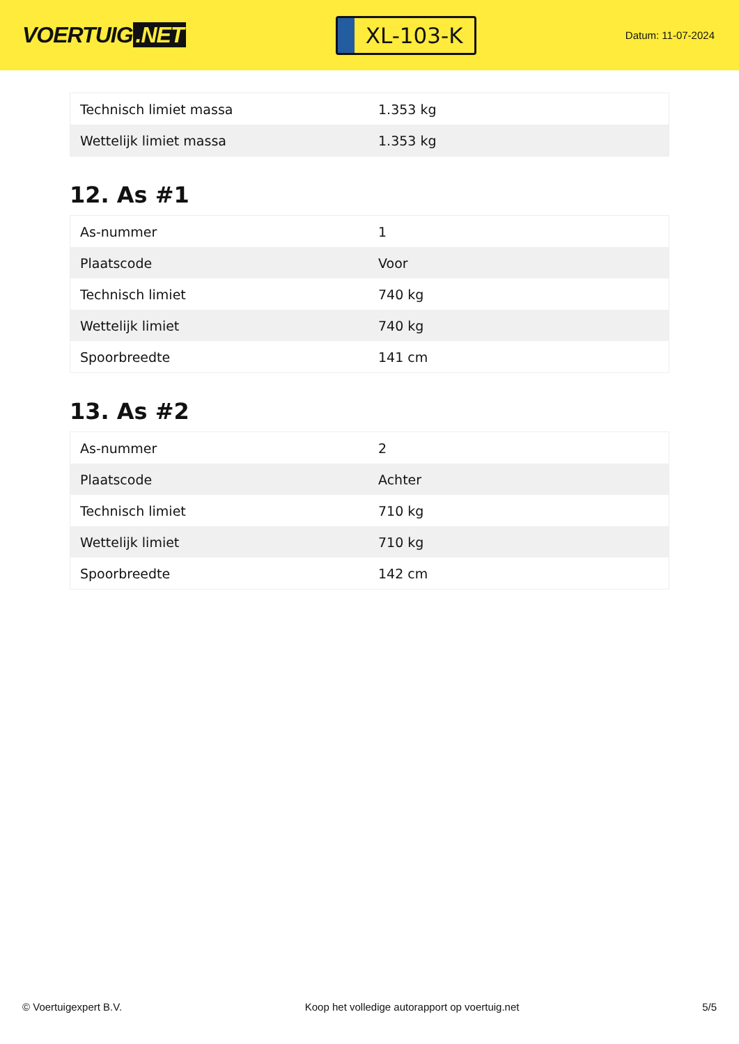VOERTUIG.NET
XL-103-K
Datum: 11-07-2024
| Technisch limiet massa | 1.353 kg |
| Wettelijk limiet massa | 1.353 kg |
12. As #1
| As-nummer | 1 |
| Plaatscode | Voor |
| Technisch limiet | 740 kg |
| Wettelijk limiet | 740 kg |
| Spoorbreedte | 141 cm |
13. As #2
| As-nummer | 2 |
| Plaatscode | Achter |
| Technisch limiet | 710 kg |
| Wettelijk limiet | 710 kg |
| Spoorbreedte | 142 cm |
© Voertuigexpert B.V. Koop het volledige autorapport op voertuig.net 5/5